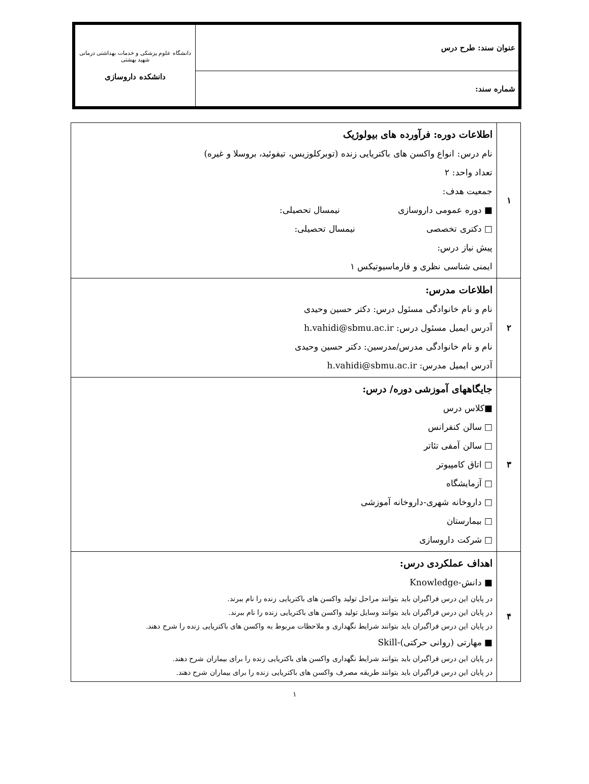| عنوان سند: طرح درس | دانشگاه علوم پزشکی و خدمات بهداشتی درمانی شهید بهشتی دانشکده داروسازی |
| شماره سند: | |
| ۱ | اطلاعات دوره: فرآورده های بیولوژیک نام درس: انواع واکسن های باکتریایی زنده (توبرکلوزیس، تیفوئید، بروسلا و غیره) تعداد واحد: ۲ جمعیت هدف: ■ دوره عمومی داروسازی نیمسال تحصیلی: □ دکتری تخصصی نیمسال تحصیلی: پیش نیاز درس: ایمنی شناسی نظری و فارماسیوتیکس ۱ |
| ۲ | اطلاعات مدرس: نام و نام خانوادگی مسئول درس: دکتر حسین وحیدی آدرس ایمیل مسئول درس: h.vahidi@sbmu.ac.ir نام و نام خانوادگی مدرس/مدرسین: دکتر حسین وحیدی آدرس ایمیل مدرس: h.vahidi@sbmu.ac.ir |
| ۳ | جایگاههای آموزشی دوره/ درس: ■کلاس درس □ سالن کنفرانس □ سالن آمفی تئاتر □ اتاق کامپیوتر □ آزمایشگاه □ داروخانه شهری-داروخانه آموزشی □ بیمارستان □ شرکت داروسازی |
| ۴ | اهداف عملکردی درس: ■ دانش-Knowledge در پایان این درس فراگیران باید بتوانند مراحل تولید واکسن های باکتریایی زنده را نام ببرند. در پایان این درس فراگیران باید بتوانند وسایل تولید واکسن های باکتریایی زنده را نام ببرند. در پایان این درس فراگیران باید بتوانند شرایط نگهداری و ملاحظات مربوط به واکسن های باکتریایی زنده را شرح دهند. ■ مهارتی (روانی حرکتی)-Skill در پایان این درس فراگیران باید بتوانند شرایط نگهداری واکسن های باکتریایی زنده را برای بیماران شرح دهند. در پایان این درس فراگیران باید بتوانند طریقه مصرف واکسن های باکتریایی زنده را برای بیماران شرح دهند. |
۱